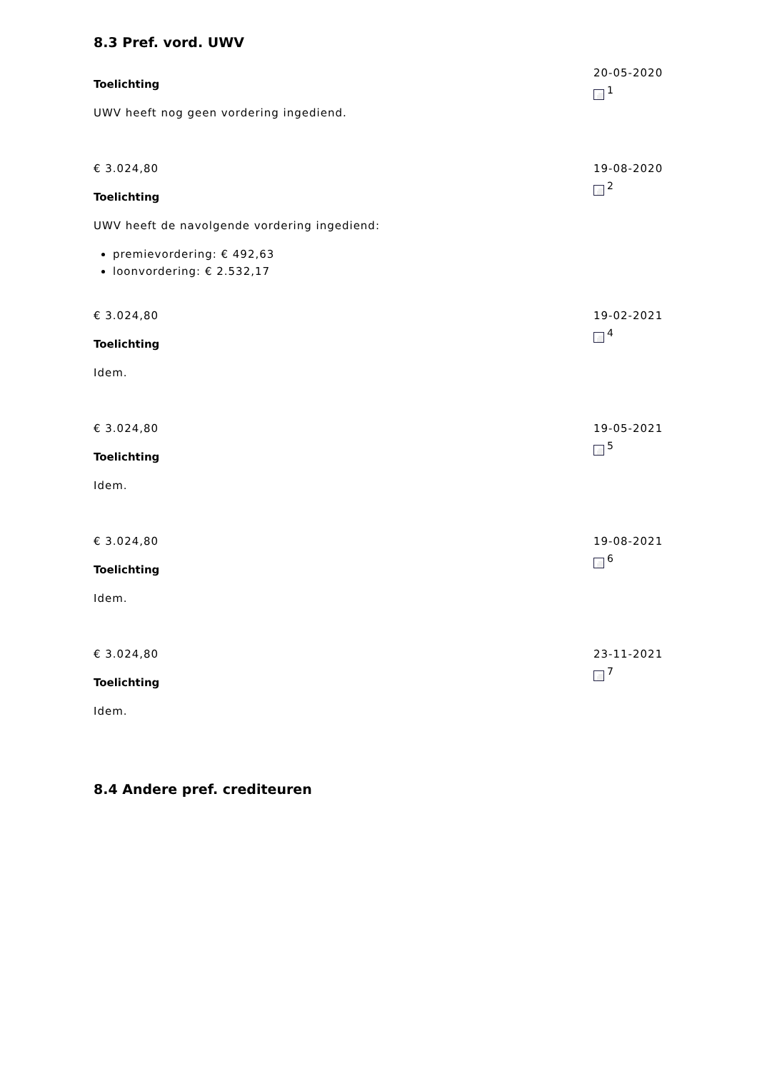8.3 Pref. vord. UWV
Toelichting
UWV heeft nog geen vordering ingediend.
20-05-2020
<sup>1</sup>
€ 3.024,80
Toelichting
UWV heeft de navolgende vordering ingediend:
premievordering: € 492,63
loonvordering: € 2.532,17
19-08-2020
<sup>2</sup>
€ 3.024,80
Toelichting
Idem.
19-02-2021
<sup>4</sup>
€ 3.024,80
Toelichting
Idem.
19-05-2021
<sup>5</sup>
€ 3.024,80
Toelichting
Idem.
19-08-2021
<sup>6</sup>
€ 3.024,80
Toelichting
Idem.
23-11-2021
<sup>7</sup>
8.4 Andere pref. crediteuren